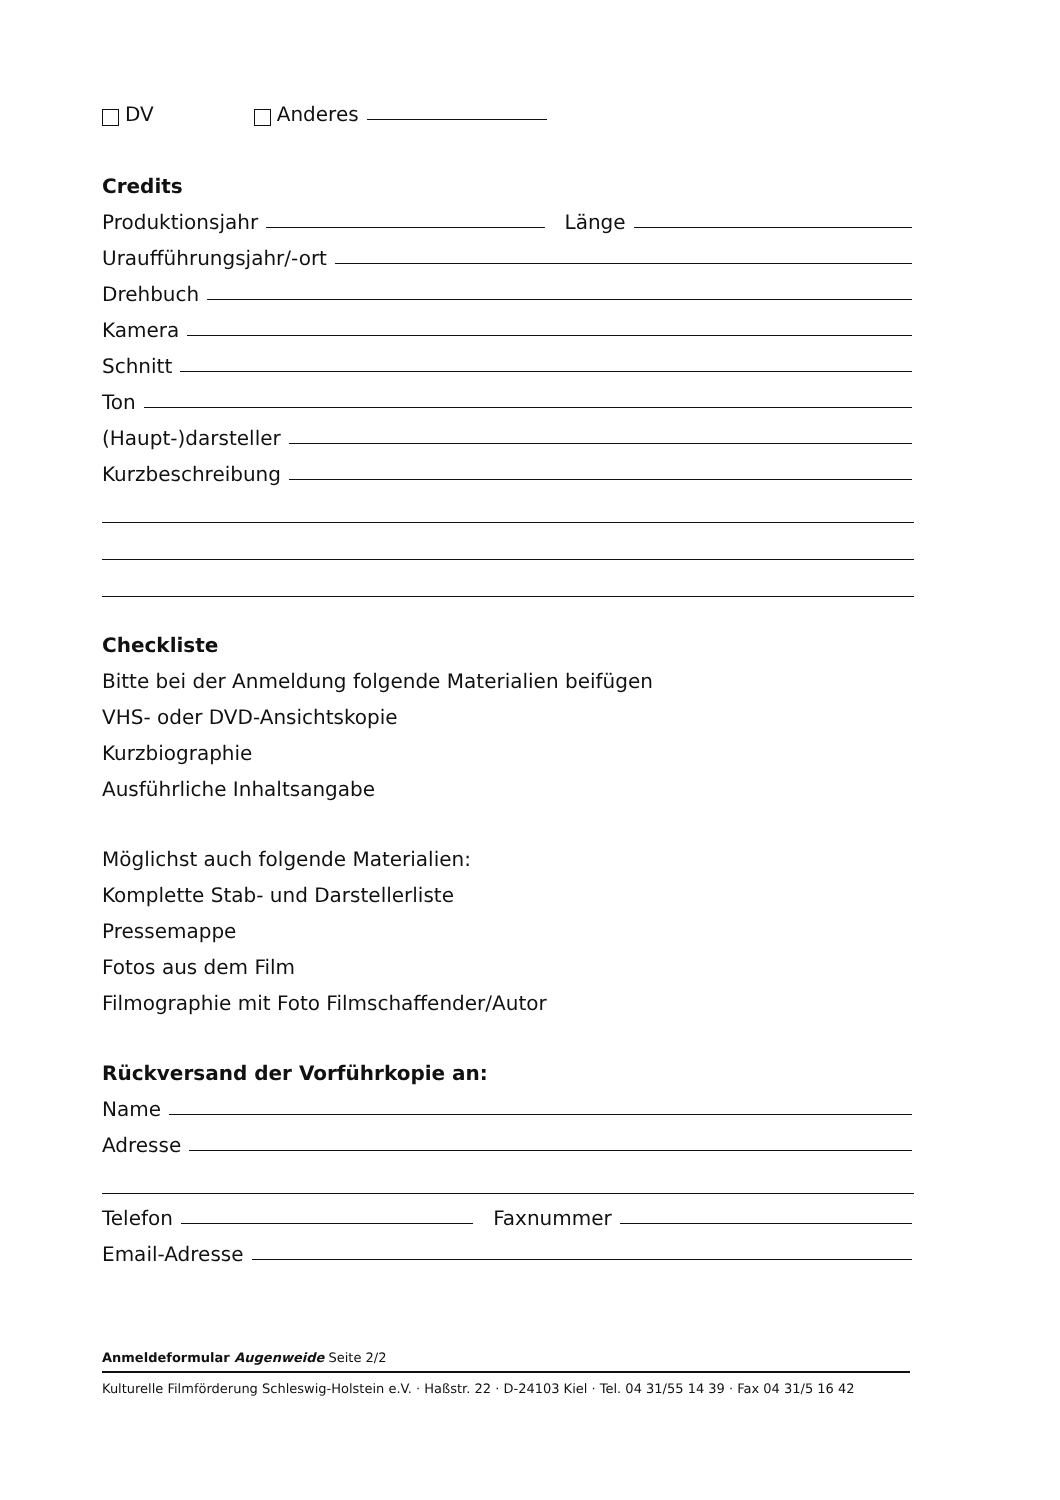DV Anderes
Credits
Produktionsjahr Länge
Uraufführungsjahr/-ort
Drehbuch
Kamera
Schnitt
Ton
(Haupt-)darsteller
Kurzbeschreibung
Checkliste
Bitte bei der Anmeldung folgende Materialien beifügen
VHS- oder DVD-Ansichtskopie
Kurzbiographie
Ausführliche Inhaltsangabe
Möglichst auch folgende Materialien:
Komplette Stab- und Darstellerliste
Pressemappe
Fotos aus dem Film
Filmographie mit Foto Filmschaffender/Autor
Rückversand der Vorführkopie an:
Name
Adresse
Telefon Faxnummer
Email-Adresse
Anmeldeformular Augenweide Seite 2/2
Kulturelle Filmförderung Schleswig-Holstein e.V. · Haßstr. 22 · D-24103 Kiel · Tel. 04 31/55 14 39 · Fax 04 31/5 16 42